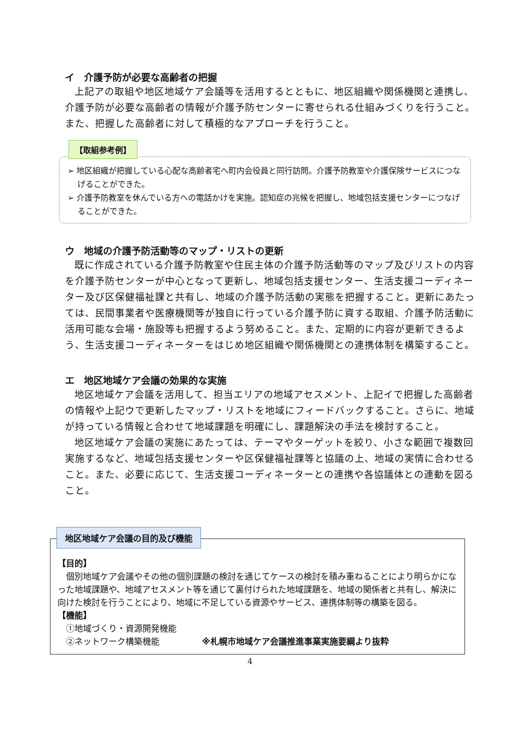イ　介護予防が必要な高齢者の把握
上記アの取組や地区地域ケア会議等を活用するとともに、地区組織や関係機関と連携し、介護予防が必要な高齢者の情報が介護予防センターに寄せられる仕組みづくりを行うこと。また、把握した高齢者に対して積極的なアプローチを行うこと。
【取組参考例】
➢ 地区組織が把握している心配な高齢者宅へ町内会役員と同行訪問。介護予防教室や介護保険サービスにつなげることができた。
➢ 介護予防教室を休んでいる方への電話かけを実施。認知症の兆候を把握し、地域包括支援センターにつなげることができた。
ウ　地域の介護予防活動等のマップ・リストの更新
既に作成されている介護予防教室や住民主体の介護予防活動等のマップ及びリストの内容を介護予防センターが中心となって更新し、地域包括支援センター、生活支援コーディネーター及び区保健福祉課と共有し、地域の介護予防活動の実態を把握すること。更新にあたっては、民間事業者や医療機関等が独自に行っている介護予防に資する取組、介護予防活動に活用可能な会場・施設等も把握するよう努めること。また、定期的に内容が更新できるよう、生活支援コーディネーターをはじめ地区組織や関係機関との連携体制を構築すること。
エ　地区地域ケア会議の効果的な実施
地区地域ケア会議を活用して、担当エリアの地域アセスメント、上記イで把握した高齢者の情報や上記ウで更新したマップ・リストを地域にフィードバックすること。さらに、地域が持っている情報と合わせて地域課題を明確にし、課題解決の手法を検討すること。
地区地域ケア会議の実施にあたっては、テーマやターゲットを絞り、小さな範囲で複数回実施するなど、地域包括支援センターや区保健福祉課等と協議の上、地域の実情に合わせること。また、必要に応じて、生活支援コーディネーターとの連携や各協議体との連動を図ること。
地区地域ケア会議の目的及び機能
【目的】
個別地域ケア会議やその他の個別課題の検討を通じてケースの検討を積み重ねることにより明らかになった地域課題や、地域アセスメント等を通じて裏付けられた地域課題を、地域の関係者と共有し、解決に向けた検討を行うことにより、地域に不足している資源やサービス、連携体制等の構築を図る。
【機能】
　①地域づくり・資源開発機能
　②ネットワーク構築機能　　　　　※札幌市地域ケア会議推進事業実施要綱より抜粋
4